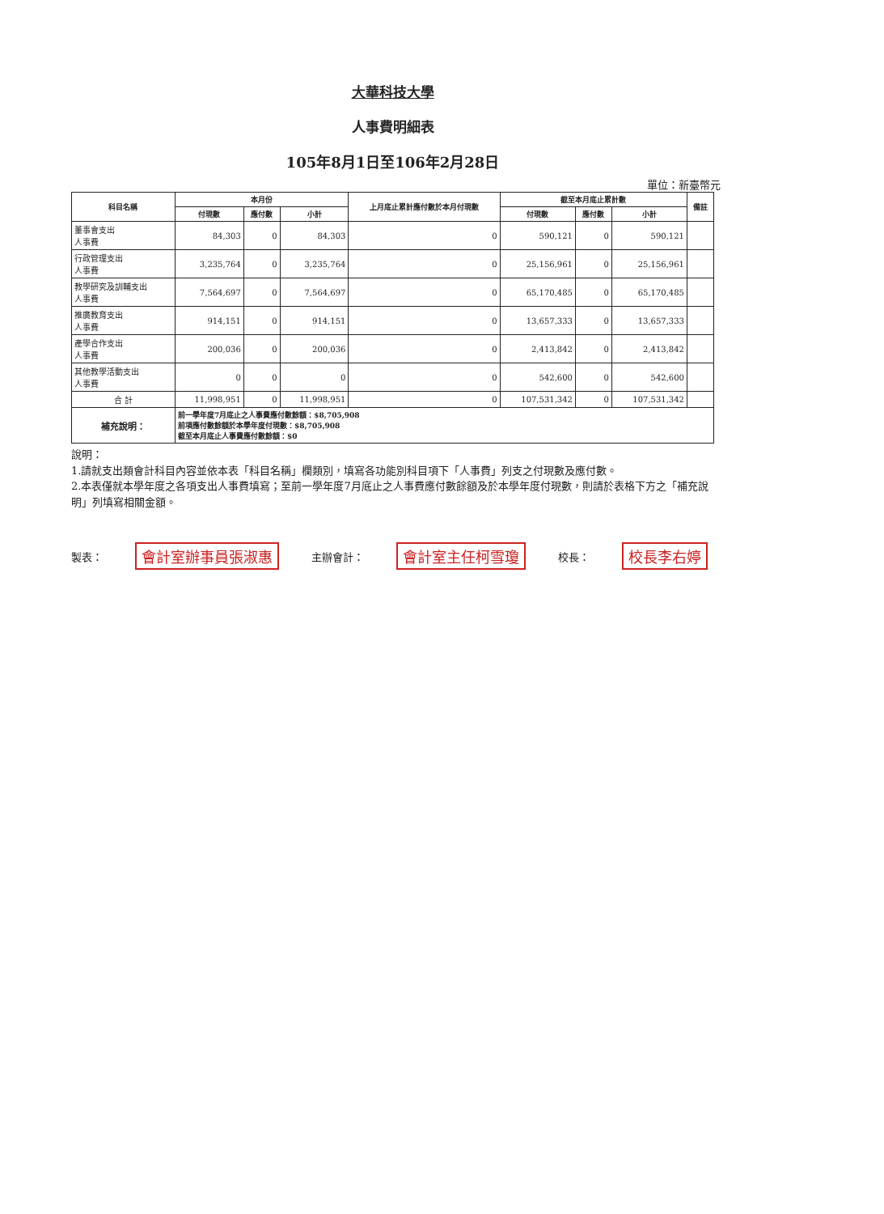大華科技大學
人事費明細表
105年8月1日至106年2月28日
單位：新臺幣元
| 科目名稱 | 本月份 | | | 上月底止累計應付數於本月付現數 | 截至本月底止累計數 | | | 備註 |
| --- | --- | --- | --- | --- | --- | --- | --- | --- |
| | 付現數 | 應付數 | 小計 | | 付現數 | 應付數 | 小計 | |
| 董事會支出 人事費 | 84,303 | 0 | 84,303 | 0 | 590,121 | 0 | 590,121 | |
| 行政管理支出 人事費 | 3,235,764 | 0 | 3,235,764 | 0 | 25,156,961 | 0 | 25,156,961 | |
| 教學研究及訓輔支出 人事費 | 7,564,697 | 0 | 7,564,697 | 0 | 65,170,485 | 0 | 65,170,485 | |
| 推廣教育支出 人事費 | 914,151 | 0 | 914,151 | 0 | 13,657,333 | 0 | 13,657,333 | |
| 產學合作支出 人事費 | 200,036 | 0 | 200,036 | 0 | 2,413,842 | 0 | 2,413,842 | |
| 其他教學活動支出 人事費 | 0 | 0 | 0 | 0 | 542,600 | 0 | 542,600 | |
| 合 計 | 11,998,951 | 0 | 11,998,951 | 0 | 107,531,342 | 0 | 107,531,342 | |
| 補充說明： | 前一學年度7月底止之人事費應付數餘額：$8,705,908 前項應付數餘額於本學年度付現數：$8,705,908 截至本月底止人事費應付數餘額：$0 | | | | | | | |
說明：
1.請就支出類會計科目內容並依本表「科目名稱」欄類別，填寫各功能別科目項下「人事費」列支之付現數及應付數。
2.本表僅就本學年度之各項支出人事費填寫；至前一學年度7月底止之人事費應付數餘額及於本學年度付現數，則請於表格下方之「補充說明」列填寫相關金額。
製表： 會計室辦事員張淑惠 主辦會計： 會計室主任柯雪瓊 校長： 校長李右婷